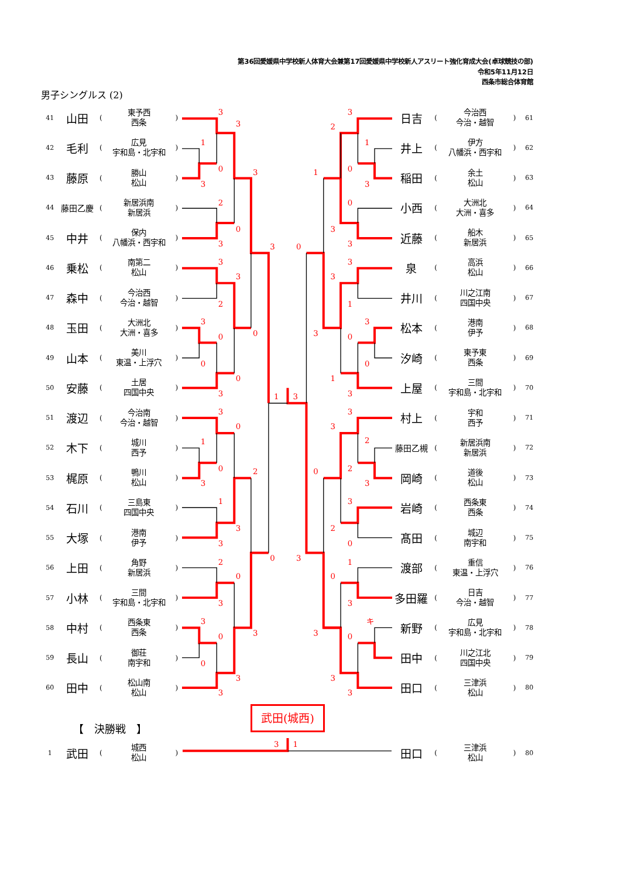第36回愛媛県中学校新人体育大会兼第17回愛媛県中学校新人アスリート強化育成大会(卓球競技の部)
令和5年11月12日
西条市総合体育館
男子シングルス (2)
| 41 | 山田 | ( | 東予西 西条 | ) |
| 42 | 毛利 | ( | 広見 宇和島・北宇和 | ) |
| 43 | 藤原 | ( | 勝山 松山 | ) |
| 44 | 藤田乙慶 | ( | 新居浜南 新居浜 | ) |
| 45 | 中井 | ( | 保内 八幡浜・西宇和 | ) |
| 46 | 乗松 | ( | 南第二 松山 | ) |
| 47 | 森中 | ( | 今治西 今治・越智 | ) |
| 48 | 玉田 | ( | 大洲北 大洲・喜多 | ) |
| 49 | 山本 | ( | 美川 東温・上浮穴 | ) |
| 50 | 安藤 | ( | 土居 四国中央 | ) |
| 51 | 渡辺 | ( | 今治南 今治・越智 | ) |
| 52 | 木下 | ( | 城川 西予 | ) |
| 53 | 梶原 | ( | 鴨川 松山 | ) |
| 54 | 石川 | ( | 三島東 四国中央 | ) |
| 55 | 大塚 | ( | 港南 伊予 | ) |
| 56 | 上田 | ( | 角野 新居浜 | ) |
| 57 | 小林 | ( | 三間 宇和島・北宇和 | ) |
| 58 | 中村 | ( | 西条東 西条 | ) |
| 59 | 長山 | ( | 御荘 南宇和 | ) |
| 60 | 田中 | ( | 松山南 松山 | ) |
3
3
1
0
3
3
2
0
3
3
3
3
2
3
0
0
0
0
3
1
3
3
0
1
0
2
3
1
3
3
0
2
0
3
3
3
0
0
3
3
3
2
1
0
1
3
0
3
3
0
3
3
1
3
3
0
0
1
3
3
3
2
2
0
3
3
2
0
3
1
0
3
キ
3
0
3
3
| 日吉 | ( | 今治西 今治・越智 | ) | 61 |
| 井上 | ( | 伊方 八幡浜・西宇和 | ) | 62 |
| 稲田 | ( | 余土 松山 | ) | 63 |
| 小西 | ( | 大洲北 大洲・喜多 | ) | 64 |
| 近藤 | ( | 船木 新居浜 | ) | 65 |
| 泉 | ( | 高浜 松山 | ) | 66 |
| 井川 | ( | 川之江南 四国中央 | ) | 67 |
| 松本 | ( | 港南 伊予 | ) | 68 |
| 汐崎 | ( | 東予東 西条 | ) | 69 |
| 上屋 | ( | 三間 宇和島・北宇和 | ) | 70 |
| 村上 | ( | 宇和 西予 | ) | 71 |
| 藤田乙槻 | ( | 新居浜南 新居浜 | ) | 72 |
| 岡崎 | ( | 道後 松山 | ) | 73 |
| 岩崎 | ( | 西条東 西条 | ) | 74 |
| 髙田 | ( | 城辺 南宇和 | ) | 75 |
| 渡部 | ( | 重信 東温・上浮穴 | ) | 76 |
| 多田羅 | ( | 日吉 今治・越智 | ) | 77 |
| 新野 | ( | 広見 宇和島・北宇和 | ) | 78 |
| 田中 | ( | 川之江北 四国中央 | ) | 79 |
| 田口 | ( | 三津浜 松山 | ) | 80 |
武田(城西)
【　決勝戦　】
| 1 | 武田 | ( | 城西 松山 | ) |
3
1
| 田口 | ( | 三津浜 松山 | ) | 80 |